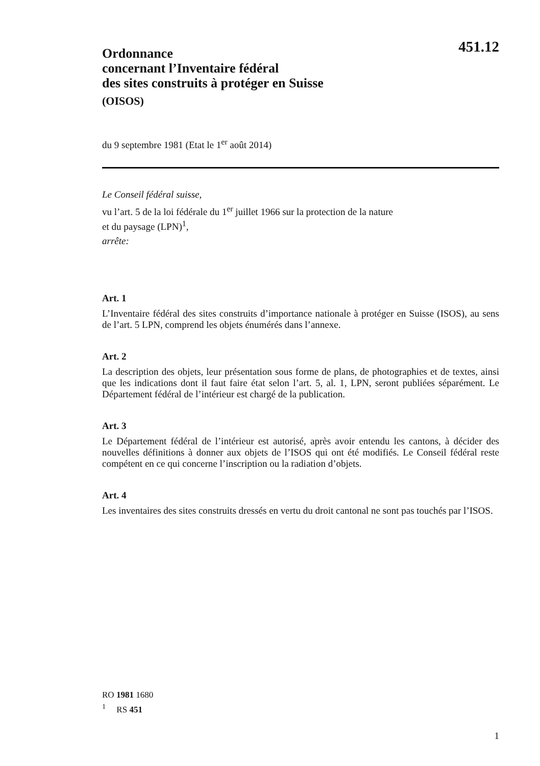451.12
Ordonnance
concernant l’Inventaire fédéral
des sites construits à protéger en Suisse
(OISOS)
du 9 septembre 1981 (Etat le 1<sup>er</sup> août 2014)
Le Conseil fédéral suisse,
vu l’art. 5 de la loi fédérale du 1<sup>er</sup> juillet 1966 sur la protection de la nature
et du paysage (LPN)<sup>1</sup>,
arrête:
Art. 1
L’Inventaire fédéral des sites construits d’importance nationale à protéger en Suisse (ISOS), au sens de l’art. 5 LPN, comprend les objets énumérés dans l’annexe.
Art. 2
La description des objets, leur présentation sous forme de plans, de photographies et de textes, ainsi que les indications dont il faut faire état selon l’art. 5, al. 1, LPN, seront publiées séparément. Le Département fédéral de l’intérieur est chargé de la publication.
Art. 3
Le Département fédéral de l’intérieur est autorisé, après avoir entendu les cantons, à décider des nouvelles définitions à donner aux objets de l’ISOS qui ont été modifiés. Le Conseil fédéral reste compétent en ce qui concerne l’inscription ou la radiation d’objets.
Art. 4
Les inventaires des sites construits dressés en vertu du droit cantonal ne sont pas touchés par l’ISOS.
RO 1981 1680
<sup>1</sup> RS 451
1